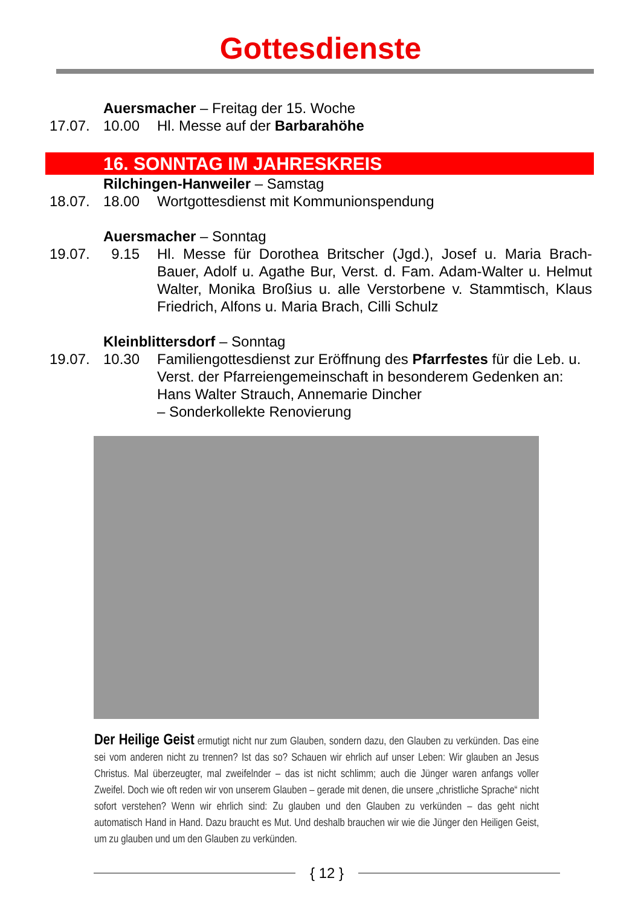Gottesdienste
Auersmacher – Freitag der 15. Woche
17.07. 10.00 Hl. Messe auf der Barbarahöhe
16. SONNTAG IM JAHRESKREIS
Rilchingen-Hanweiler – Samstag
18.07. 18.00 Wortgottesdienst mit Kommunionspendung
Auersmacher – Sonntag
19.07. 9.15 Hl. Messe für Dorothea Britscher (Jgd.), Josef u. Maria Brach-Bauer, Adolf u. Agathe Bur, Verst. d. Fam. Adam-Walter u. Helmut Walter, Monika Broßius u. alle Verstorbene v. Stammtisch, Klaus Friedrich, Alfons u. Maria Brach, Cilli Schulz
Kleinblittersdorf – Sonntag
19.07. 10.30 Familiengottesdienst zur Eröffnung des Pfarrfestes für die Leb. u. Verst. der Pfarreiengemeinschaft in besonderem Gedenken an: Hans Walter Strauch, Annemarie Dincher
– Sonderkollekte Renovierung
Der Heilige Geist ermutigt nicht nur zum Glauben, sondern dazu, den Glauben zu verkünden. Das eine sei vom anderen nicht zu trennen? Ist das so? Schauen wir ehrlich auf unser Leben: Wir glauben an Jesus Christus. Mal überzeugter, mal zweifelnder – das ist nicht schlimm; auch die Jünger waren anfangs voller Zweifel. Doch wie oft reden wir von unserem Glauben – gerade mit denen, die unsere „christliche Sprache“ nicht sofort verstehen? Wenn wir ehrlich sind: Zu glauben und den Glauben zu verkünden – das geht nicht automatisch Hand in Hand. Dazu braucht es Mut. Und deshalb brauchen wir wie die Jünger den Heiligen Geist, um zu glauben und um den Glauben zu verkünden.
{ 12 }